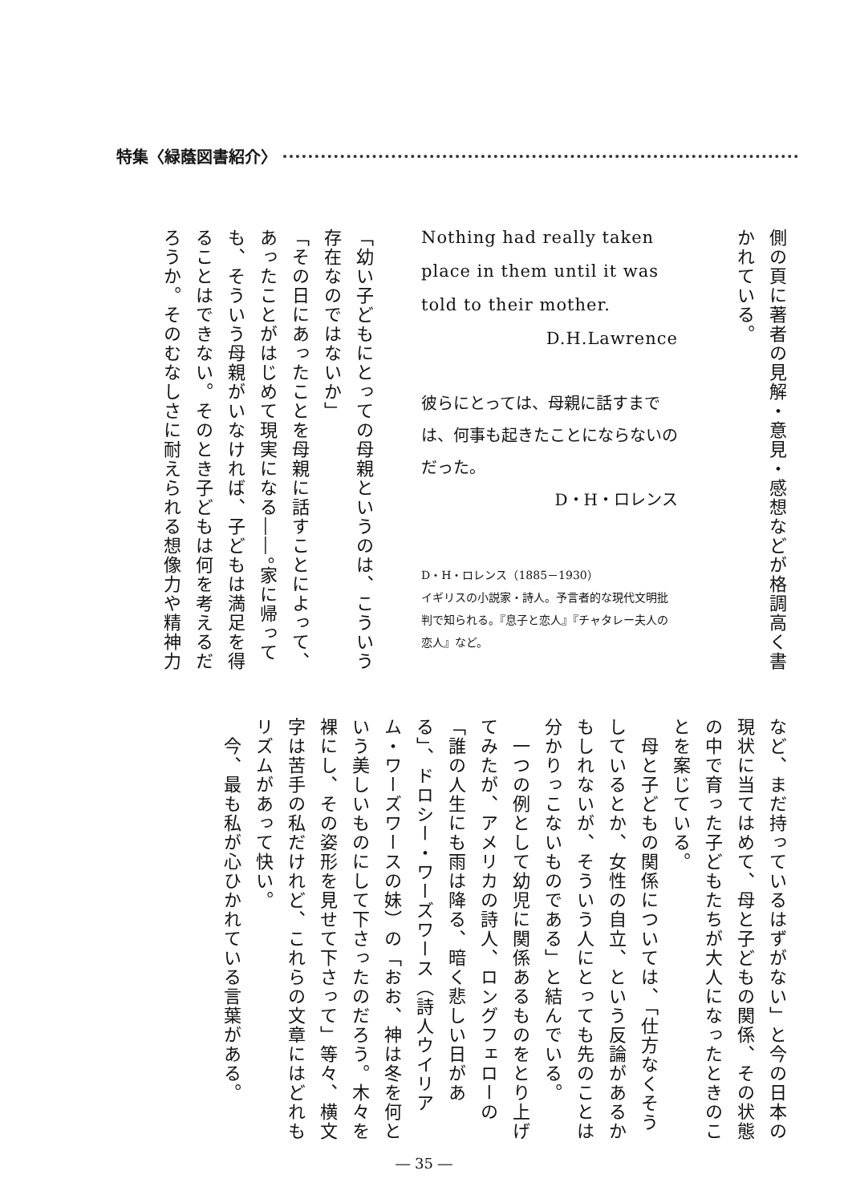特集〈緑蔭図書紹介〉
側の頁に著者の見解・意見・感想などが格調高く書かれている。
Nothing had really taken place in them until it was told to their mother.
D.H.Lawrence
彼らにとっては、母親に話すまでは、何事も起きたことにならないのだった。
D・H・ロレンス
D・H・ロレンス（1885－1930）
イギリスの小説家・詩人。予言者的な現代文明批判で知られる。『息子と恋人』『チャタレー夫人の恋人』など。
「幼い子どもにとっての母親というのは、こういう存在なのではないか」
「その日にあったことを母親に話すことによって、あったことがはじめて現実になる――。家に帰っても、そういう母親がいなければ、子どもは満足を得ることはできない。そのとき子どもは何を考えるだろうか。そのむなしさに耐えられる想像力や精神力
など、まだ持っているはずがない」と今の日本の現状に当てはめて、母と子どもの関係、その状態の中で育った子どもたちが大人になったときのことを案じている。
　母と子どもの関係については、「仕方なくそうしているとか、女性の自立、という反論があるかもしれないが、そういう人にとっても先のことは分かりっこないものである」と結んでいる。
　一つの例として幼児に関係あるものをとり上げてみたが、アメリカの詩人、ロングフェローの「誰の人生にも雨は降る、暗く悲しい日がある」、ドロシー・ワーズワース（詩人ウイリアム・ワーズワースの妹）の「おお、神は冬を何という美しいものにして下さったのだろう。木々を裸にし、その姿形を見せて下さって」等々、横文字は苦手の私だけれど、これらの文章にはどれもリズムがあって快い。
　今、最も私が心ひかれている言葉がある。
― 35 ―